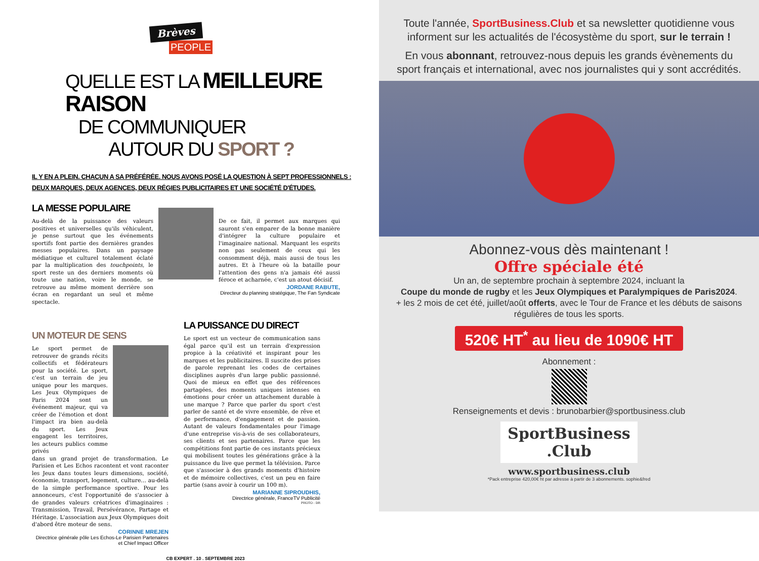Brèves
PEOPLE
QUELLE EST LA MEILLEURE RAISON
DE COMMUNIQUER
AUTOUR DU SPORT ?
IL Y EN A PLEIN. CHACUN A SA PRÉFÉRÉE. NOUS AVONS POSÉ LA QUESTION À SEPT PROFESSIONNELS :
DEUX MARQUES, DEUX AGENCES, DEUX RÉGIES PUBLICITAIRES ET UNE SOCIÉTÉ D'ÉTUDES.
LA MESSE POPULAIRE
Au-delà de la puissance des valeurs positives et universelles qu'ils véhiculent, je pense surtout que les événements sportifs font partie des dernières grandes messes populaires. Dans un paysage médiatique et culturel totalement éclaté par la multiplication des touchpoints, le sport reste un des derniers moments où toute une nation, voire le monde, se retrouve au même moment derrière son écran en regardant un seul et même spectacle.
De ce fait, il permet aux marques qui sauront s'en emparer de la bonne manière d'intégrer la culture populaire et l'imaginaire national. Marquant les esprits non pas seulement de ceux qui les consomment déjà, mais aussi de tous les autres. Et à l'heure où la bataille pour l'attention des gens n'a jamais été aussi féroce et acharnée, c'est un atout décisif.
JORDANE RABUTE,
Directeur du planning stratégique, The Fan Syndicate
UN MOTEUR DE SENS
Le sport permet de retrouver de grands récits collectifs et fédérateurs pour la société. Le sport, c'est un terrain de jeu unique pour les marques. Les Jeux Olympiques de Paris 2024 sont un événement majeur, qui va créer de l'émotion et dont l'impact ira bien au-delà du sport. Les Jeux engagent les territoires, les acteurs publics comme privés
dans un grand projet de transformation. Le Parisien et Les Echos racontent et vont raconter les Jeux dans toutes leurs dimensions, société, économie, transport, logement, culture… au-delà de la simple performance sportive. Pour les annonceurs, c'est l'opportunité de s'associer à de grandes valeurs créatrices d'imaginaires : Transmission, Travail, Persévérance, Partage et Héritage. L'association aux Jeux Olympiques doit d'abord être moteur de sens.
CORINNE MREJEN
Directrice générale pôle Les Echos-Le Parisien Partenaires et Chief Impact Officer
LA PUISSANCE DU DIRECT
Le sport est un vecteur de communication sans égal parce qu'il est un terrain d'expression propice à la créativité et inspirant pour les marques et les publicitaires. Il suscite des prises de parole reprenant les codes de certaines disciplines auprès d'un large public passionné. Quoi de mieux en effet que des références partagées, des moments uniques intenses en émotions pour créer un attachement durable à une marque ? Parce que parler du sport c'est parler de santé et de vivre ensemble, de rêve et de performance, d'engagement et de passion. Autant de valeurs fondamentales pour l'image d'une entreprise vis-à-vis de ses collaborateurs, ses clients et ses partenaires. Parce que les compétitions font partie de ces instants précieux qui mobilisent toutes les générations grâce à la puissance du live que permet la télévision. Parce que s'associer à des grands moments d'histoire et de mémoire collectives, c'est un peu en faire partie (sans avoir à courir un 100 m).
MARIANNE SIPROUDHIS,
Directrice générale, FranceTV Publicité
PHOTO : DR
CB EXPERT . 10 . SEPTEMBRE 2023
Toute l'année, SportBusiness.Club et sa newsletter quotidienne vous informent sur les actualités de l'écosystème du sport, sur le terrain !
En vous abonnant, retrouvez-nous depuis les grands évènements du sport français et international, avec nos journalistes qui y sont accrédités.
Abonnez-vous dès maintenant !
Offre spéciale été
Un an, de septembre prochain à septembre 2024, incluant la
Coupe du monde de rugby et les Jeux Olympiques et Paralympiques de Paris2024.
+ les 2 mois de cet été, juillet/août offerts, avec le Tour de France et les débuts de saisons régulières de tous les sports.
520€ HT<sup>*</sup> au lieu de 1090€ HT
Abonnement :
Renseignements et devis : brunobarbier@sportbusiness.club
SportBusiness
.Club
www.sportbusiness.club
*Pack entreprise 420,00€ ht par adresse à partir de 3 abonnements. sophie&fred